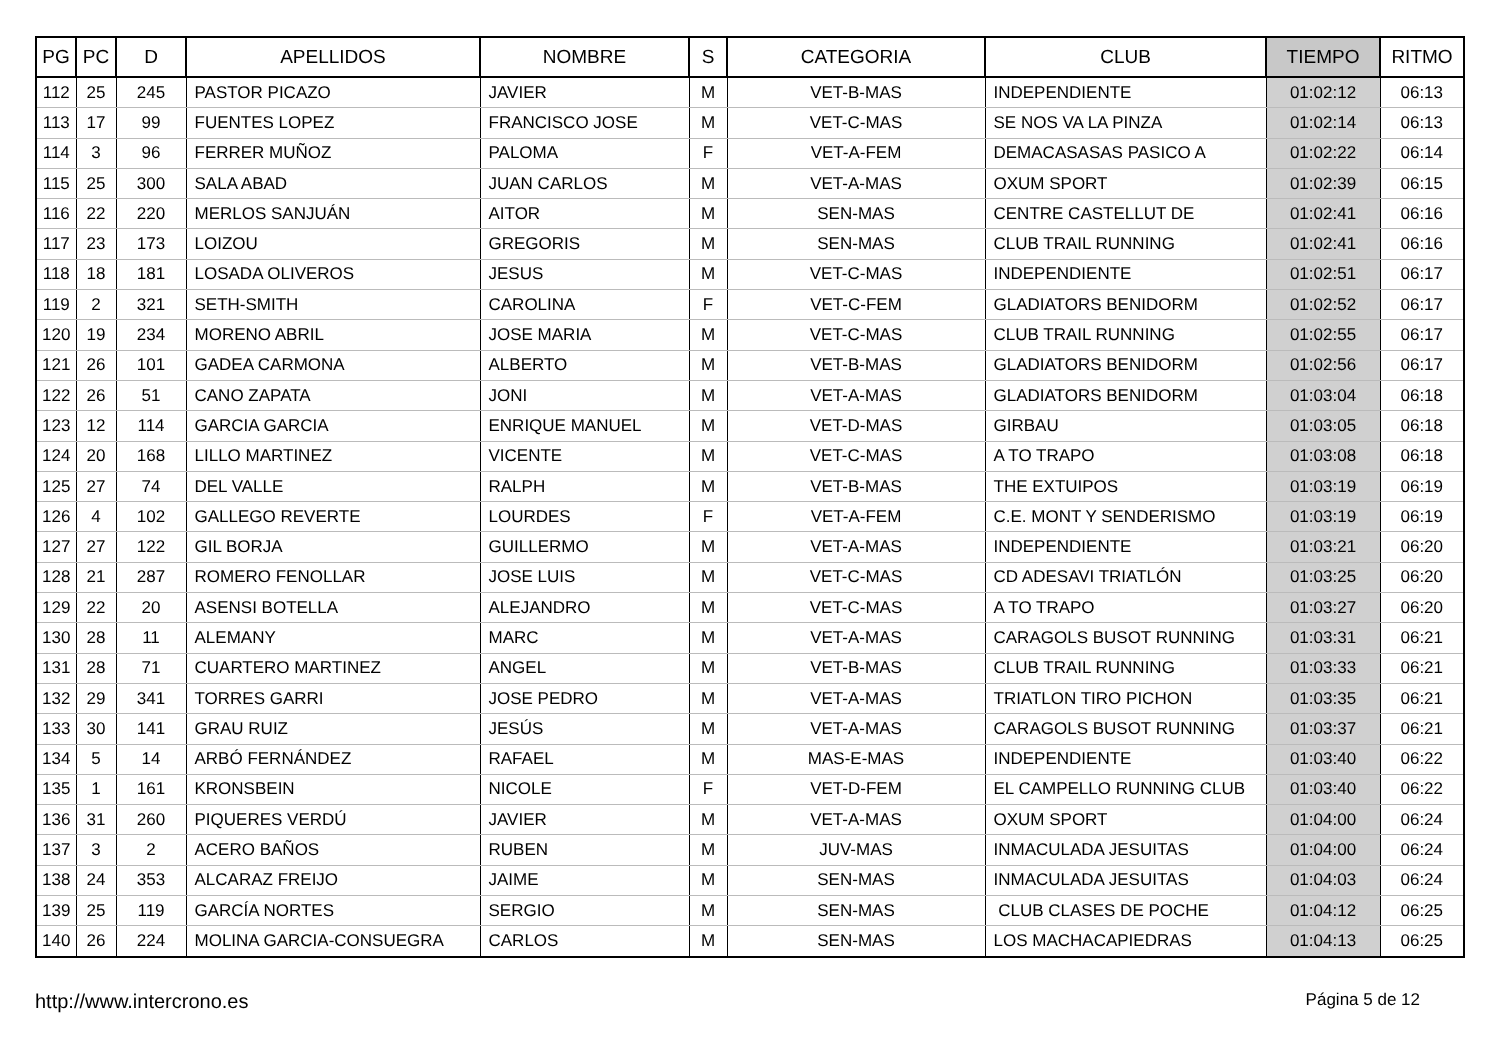| PG | PC | D | APELLIDOS | NOMBRE | S | CATEGORIA | CLUB | TIEMPO | RITMO |
| --- | --- | --- | --- | --- | --- | --- | --- | --- | --- |
| 112 | 25 | 245 | PASTOR PICAZO | JAVIER | M | VET-B-MAS | INDEPENDIENTE | 01:02:12 | 06:13 |
| 113 | 17 | 99 | FUENTES LOPEZ | FRANCISCO JOSE | M | VET-C-MAS | SE NOS VA LA PINZA | 01:02:14 | 06:13 |
| 114 | 3 | 96 | FERRER MUÑOZ | PALOMA | F | VET-A-FEM | DEMACASASAS PASICO A | 01:02:22 | 06:14 |
| 115 | 25 | 300 | SALA ABAD | JUAN CARLOS | M | VET-A-MAS | OXUM SPORT | 01:02:39 | 06:15 |
| 116 | 22 | 220 | MERLOS SANJUÁN | AITOR | M | SEN-MAS | CENTRE CASTELLUT DE | 01:02:41 | 06:16 |
| 117 | 23 | 173 | LOIZOU | GREGORIS | M | SEN-MAS | CLUB TRAIL RUNNING | 01:02:41 | 06:16 |
| 118 | 18 | 181 | LOSADA OLIVEROS | JESUS | M | VET-C-MAS | INDEPENDIENTE | 01:02:51 | 06:17 |
| 119 | 2 | 321 | SETH-SMITH | CAROLINA | F | VET-C-FEM | GLADIATORS BENIDORM | 01:02:52 | 06:17 |
| 120 | 19 | 234 | MORENO ABRIL | JOSE MARIA | M | VET-C-MAS | CLUB TRAIL RUNNING | 01:02:55 | 06:17 |
| 121 | 26 | 101 | GADEA CARMONA | ALBERTO | M | VET-B-MAS | GLADIATORS BENIDORM | 01:02:56 | 06:17 |
| 122 | 26 | 51 | CANO ZAPATA | JONI | M | VET-A-MAS | GLADIATORS BENIDORM | 01:03:04 | 06:18 |
| 123 | 12 | 114 | GARCIA GARCIA | ENRIQUE MANUEL | M | VET-D-MAS | GIRBAU | 01:03:05 | 06:18 |
| 124 | 20 | 168 | LILLO MARTINEZ | VICENTE | M | VET-C-MAS | A TO TRAPO | 01:03:08 | 06:18 |
| 125 | 27 | 74 | DEL VALLE | RALPH | M | VET-B-MAS | THE EXTUIPOS | 01:03:19 | 06:19 |
| 126 | 4 | 102 | GALLEGO REVERTE | LOURDES | F | VET-A-FEM | C.E. MONT Y SENDERISMO | 01:03:19 | 06:19 |
| 127 | 27 | 122 | GIL BORJA | GUILLERMO | M | VET-A-MAS | INDEPENDIENTE | 01:03:21 | 06:20 |
| 128 | 21 | 287 | ROMERO FENOLLAR | JOSE LUIS | M | VET-C-MAS | CD ADESAVI TRIATLÓN | 01:03:25 | 06:20 |
| 129 | 22 | 20 | ASENSI BOTELLA | ALEJANDRO | M | VET-C-MAS | A TO TRAPO | 01:03:27 | 06:20 |
| 130 | 28 | 11 | ALEMANY | MARC | M | VET-A-MAS | CARAGOLS BUSOT RUNNING | 01:03:31 | 06:21 |
| 131 | 28 | 71 | CUARTERO MARTINEZ | ANGEL | M | VET-B-MAS | CLUB TRAIL RUNNING | 01:03:33 | 06:21 |
| 132 | 29 | 341 | TORRES GARRI | JOSE PEDRO | M | VET-A-MAS | TRIATLON TIRO PICHON | 01:03:35 | 06:21 |
| 133 | 30 | 141 | GRAU RUIZ | JESÚS | M | VET-A-MAS | CARAGOLS BUSOT RUNNING | 01:03:37 | 06:21 |
| 134 | 5 | 14 | ARBÓ FERNÁNDEZ | RAFAEL | M | MAS-E-MAS | INDEPENDIENTE | 01:03:40 | 06:22 |
| 135 | 1 | 161 | KRONSBEIN | NICOLE | F | VET-D-FEM | EL CAMPELLO RUNNING CLUB | 01:03:40 | 06:22 |
| 136 | 31 | 260 | PIQUERES VERDÚ | JAVIER | M | VET-A-MAS | OXUM SPORT | 01:04:00 | 06:24 |
| 137 | 3 | 2 | ACERO BAÑOS | RUBEN | M | JUV-MAS | INMACULADA JESUITAS | 01:04:00 | 06:24 |
| 138 | 24 | 353 | ALCARAZ FREIJO | JAIME | M | SEN-MAS | INMACULADA JESUITAS | 01:04:03 | 06:24 |
| 139 | 25 | 119 | GARCÍA NORTES | SERGIO | M | SEN-MAS | CLUB CLASES DE POCHE | 01:04:12 | 06:25 |
| 140 | 26 | 224 | MOLINA GARCIA-CONSUEGRA | CARLOS | M | SEN-MAS | LOS MACHACAPIEDRAS | 01:04:13 | 06:25 |
http://www.intercrono.es Página 5 de 12